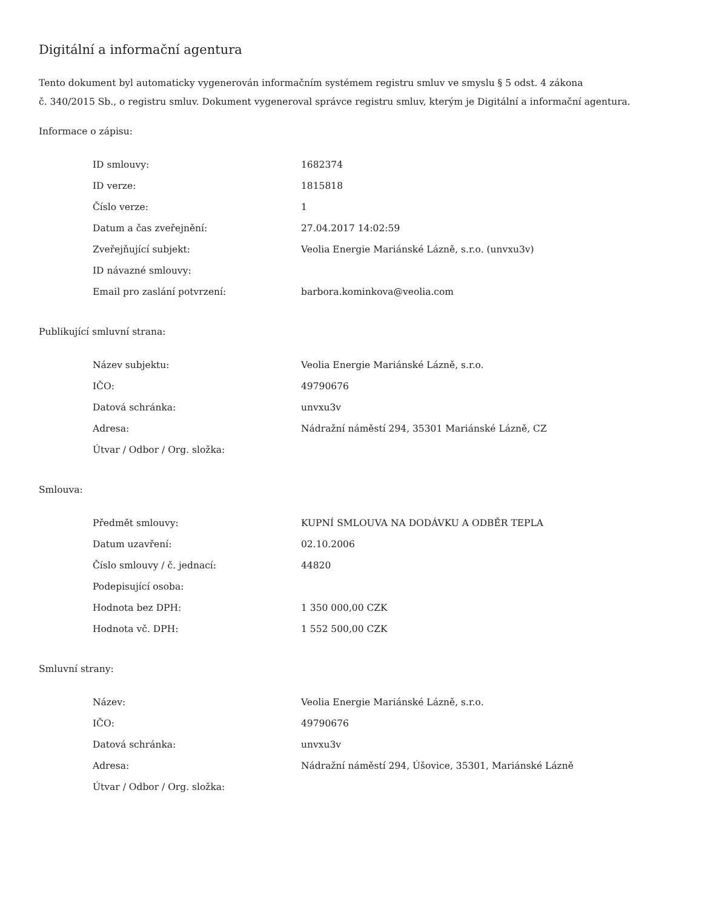Digitální a informační agentura
Tento dokument byl automaticky vygenerován informačním systémem registru smluv ve smyslu § 5 odst. 4 zákona
č. 340/2015 Sb., o registru smluv. Dokument vygeneroval správce registru smluv, kterým je Digitální a informační agentura.
Informace o zápisu:
| ID smlouvy: | 1682374 |
| ID verze: | 1815818 |
| Číslo verze: | 1 |
| Datum a čas zveřejnění: | 27.04.2017 14:02:59 |
| Zveřejňující subjekt: | Veolia Energie Mariánské Lázně, s.r.o. (unvxu3v) |
| ID návazné smlouvy: | |
| Email pro zaslání potvrzení: | barbora.kominkova@veolia.com |
Publikující smluvní strana:
| Název subjektu: | Veolia Energie Mariánské Lázně, s.r.o. |
| IČO: | 49790676 |
| Datová schránka: | unvxu3v |
| Adresa: | Nádražní náměstí 294, 35301 Mariánské Lázně, CZ |
| Útvar / Odbor / Org. složka: | |
Smlouva:
| Předmět smlouvy: | KUPNÍ SMLOUVA NA DODÁVKU A ODBĚR TEPLA |
| Datum uzavření: | 02.10.2006 |
| Číslo smlouvy / č. jednací: | 44820 |
| Podepisující osoba: | |
| Hodnota bez DPH: | 1 350 000,00 CZK |
| Hodnota vč. DPH: | 1 552 500,00 CZK |
Smluvní strany:
| Název: | Veolia Energie Mariánské Lázně, s.r.o. |
| IČO: | 49790676 |
| Datová schránka: | unvxu3v |
| Adresa: | Nádražní náměstí 294, Úšovice, 35301, Mariánské Lázně |
| Útvar / Odbor / Org. složka: | |